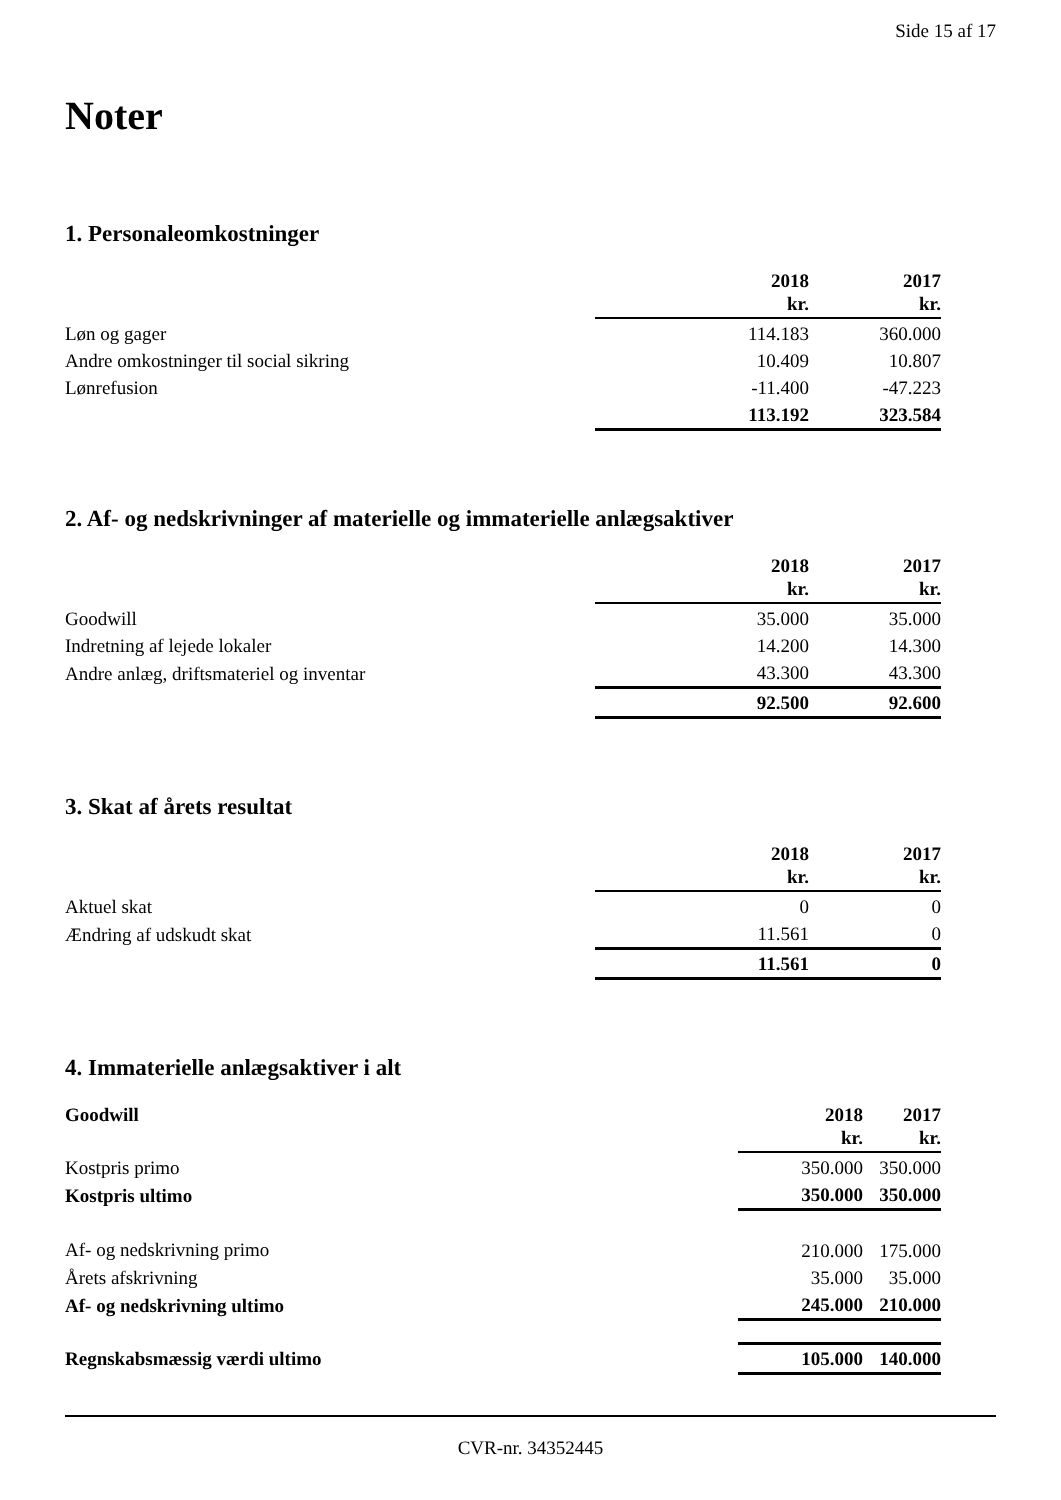Side 15 af 17
Noter
1. Personaleomkostninger
| | 2018 kr. | 2017 kr. |
| --- | --- | --- |
| Løn og gager | 114.183 | 360.000 |
| Andre omkostninger til social sikring | 10.409 | 10.807 |
| Lønrefusion | -11.400 | -47.223 |
| | 113.192 | 323.584 |
2. Af- og nedskrivninger af materielle og immaterielle anlægsaktiver
| | 2018 kr. | 2017 kr. |
| --- | --- | --- |
| Goodwill | 35.000 | 35.000 |
| Indretning af lejede lokaler | 14.200 | 14.300 |
| Andre anlæg, driftsmateriel og inventar | 43.300 | 43.300 |
| | 92.500 | 92.600 |
3. Skat af årets resultat
| | 2018 kr. | 2017 kr. |
| --- | --- | --- |
| Aktuel skat | 0 | 0 |
| Ændring af udskudt skat | 11.561 | 0 |
| | 11.561 | 0 |
4. Immaterielle anlægsaktiver i alt
| Goodwill | 2018 kr. | 2017 kr. |
| --- | --- | --- |
| Kostpris primo | 350.000 | 350.000 |
| Kostpris ultimo | 350.000 | 350.000 |
| Af- og nedskrivning primo | 210.000 | 175.000 |
| Årets afskrivning | 35.000 | 35.000 |
| Af- og nedskrivning ultimo | 245.000 | 210.000 |
| Regnskabsmæssig værdi ultimo | 105.000 | 140.000 |
CVR-nr. 34352445